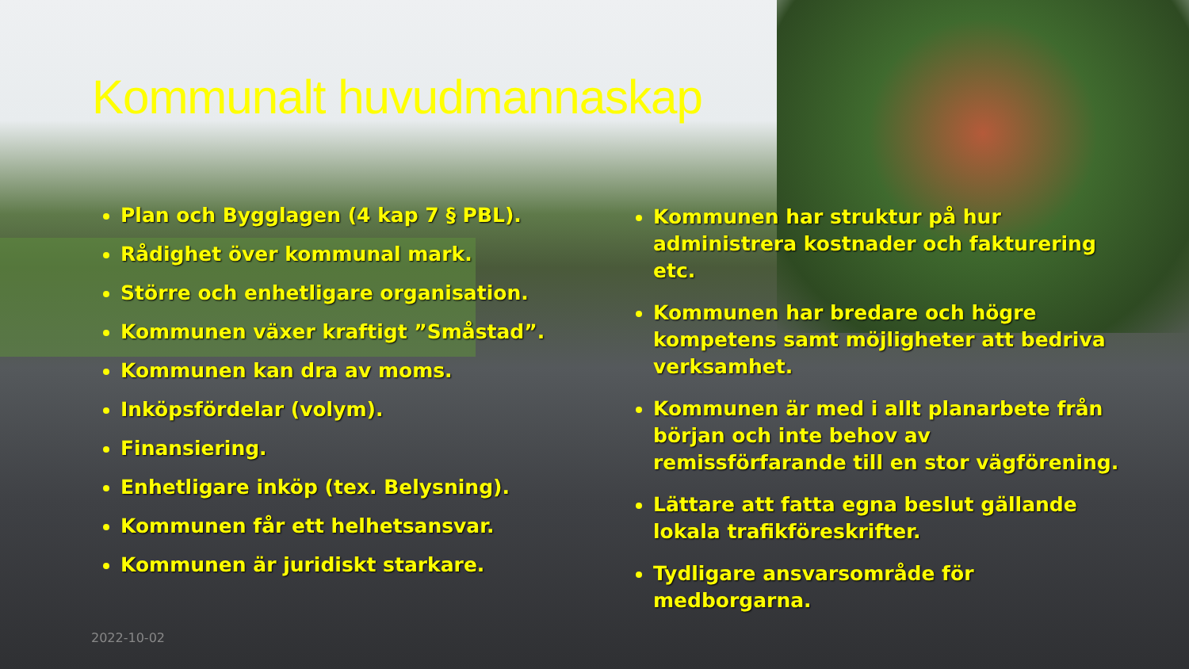Kommunalt huvudmannaskap
Plan och Bygglagen (4 kap 7 § PBL).
Rådighet över kommunal mark.
Större och enhetligare organisation.
Kommunen växer kraftigt ”Småstad”.
Kommunen kan dra av moms.
Inköpsfördelar (volym).
Finansiering.
Enhetligare inköp (tex. Belysning).
Kommunen får ett helhetsansvar.
Kommunen är juridiskt starkare.
Kommunen har struktur på hur administrera kostnader och fakturering etc.
Kommunen har bredare och högre kompetens samt möjligheter att bedriva verksamhet.
Kommunen är med i allt planarbete från början och inte behov av remissförfarande till en stor vägförening.
Lättare att fatta egna beslut gällande lokala trafikföreskrifter.
Tydligare ansvarsområde för medborgarna.
2022-10-02